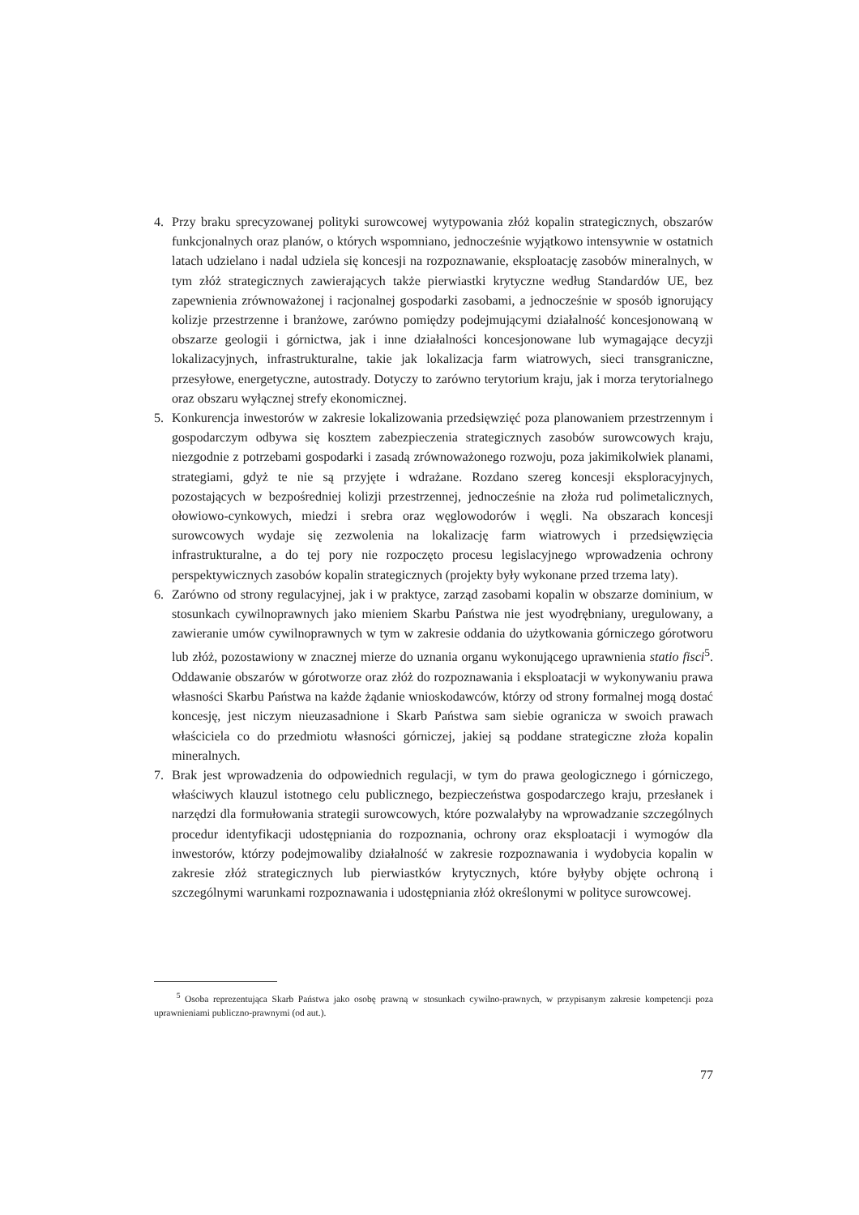4. Przy braku sprecyzowanej polityki surowcowej wytypowania złóż kopalin strategicznych, obszarów funkcjonalnych oraz planów, o których wspomniano, jednocześnie wyjątkowo intensywnie w ostatnich latach udzielano i nadal udziela się koncesji na rozpoznawanie, eksploatację zasobów mineralnych, w tym złóż strategicznych zawierających także pierwiastki krytyczne według Standardów UE, bez zapewnienia zrównoważonej i racjonalnej gospodarki zasobami, a jednocześnie w sposób ignorujący kolizje przestrzenne i branżowe, zarówno pomiędzy podejmującymi działalność koncesjonowaną w obszarze geologii i górnictwa, jak i inne działalności koncesjonowane lub wymagające decyzji lokalizacyjnych, infrastrukturalne, takie jak lokalizacja farm wiatrowych, sieci transgraniczne, przesyłowe, energetyczne, autostrady. Dotyczy to zarówno terytorium kraju, jak i morza terytorialnego oraz obszaru wyłącznej strefy ekonomicznej.
5. Konkurencja inwestorów w zakresie lokalizowania przedsięwzięć poza planowaniem przestrzennym i gospodarczym odbywa się kosztem zabezpieczenia strategicznych zasobów surowcowych kraju, niezgodnie z potrzebami gospodarki i zasadą zrównoważonego rozwoju, poza jakimikolwiek planami, strategiami, gdyż te nie są przyjęte i wdrażane. Rozdano szereg koncesji eksploracyjnych, pozostających w bezpośredniej kolizji przestrzennej, jednocześnie na złoża rud polimetalicznych, ołowiowo-cynkowych, miedzi i srebra oraz węglowodorów i węgli. Na obszarach koncesji surowcowych wydaje się zezwolenia na lokalizację farm wiatrowych i przedsięwzięcia infrastrukturalne, a do tej pory nie rozpoczęto procesu legislacyjnego wprowadzenia ochrony perspektywicznych zasobów kopalin strategicznych (projekty były wykonane przed trzema laty).
6. Zarówno od strony regulacyjnej, jak i w praktyce, zarząd zasobami kopalin w obszarze dominium, w stosunkach cywilnoprawnych jako mieniem Skarbu Państwa nie jest wyodrębniany, uregulowany, a zawieranie umów cywilnoprawnych w tym w zakresie oddania do użytkowania górniczego górotworu lub złóż, pozostawiony w znacznej mierze do uznania organu wykonującego uprawnienia statio fisci<sup>5</sup>. Oddawanie obszarów w górotworze oraz złóż do rozpoznawania i eksploatacji w wykonywaniu prawa własności Skarbu Państwa na każde żądanie wnioskodawców, którzy od strony formalnej mogą dostać koncesję, jest niczym nieuzasadnione i Skarb Państwa sam siebie ogranicza w swoich prawach właściciela co do przedmiotu własności górniczej, jakiej są poddane strategiczne złoża kopalin mineralnych.
7. Brak jest wprowadzenia do odpowiednich regulacji, w tym do prawa geologicznego i górniczego, właściwych klauzul istotnego celu publicznego, bezpieczeństwa gospodarczego kraju, przesłanek i narzędzi dla formułowania strategii surowcowych, które pozwalałyby na wprowadzanie szczególnych procedur identyfikacji udostępniania do rozpoznania, ochrony oraz eksploatacji i wymogów dla inwestorów, którzy podejmowaliby działalność w zakresie rozpoznawania i wydobycia kopalin w zakresie złóż strategicznych lub pierwiastków krytycznych, które byłyby objęte ochroną i szczególnymi warunkami rozpoznawania i udostępniania złóż określonymi w polityce surowcowej.
<sup>5</sup> Osoba reprezentująca Skarb Państwa jako osobę prawną w stosunkach cywilno-prawnych, w przypisanym zakresie kompetencji poza uprawnieniami publiczno-prawnymi (od aut.).
77